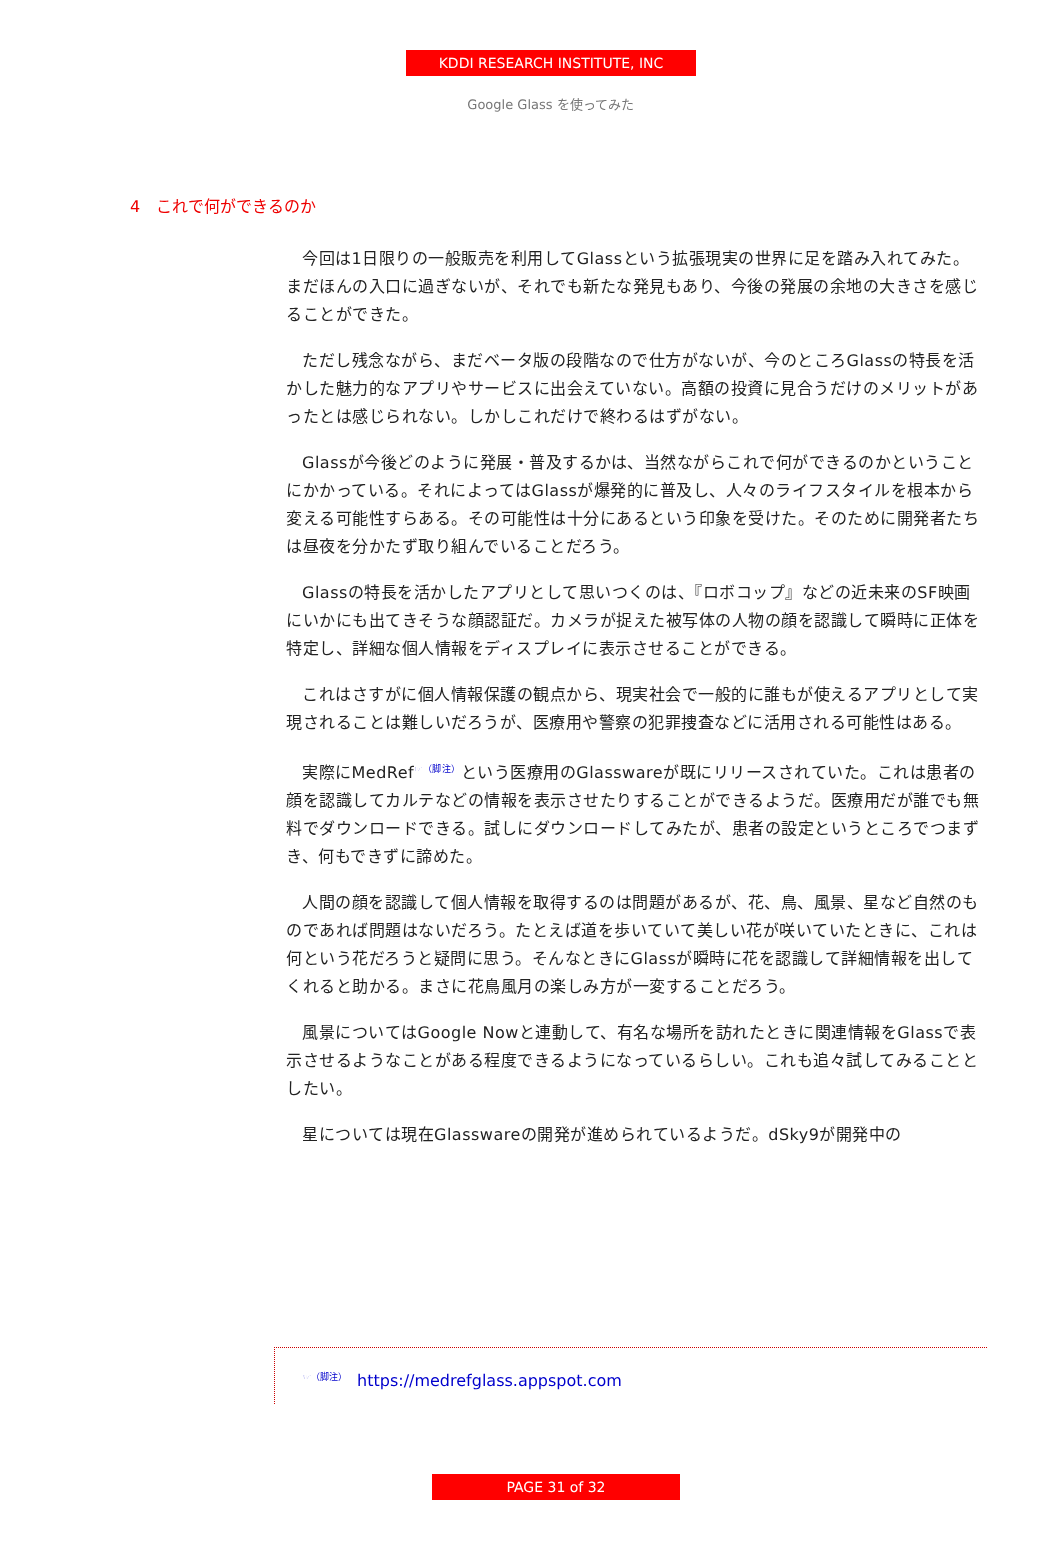KDDI RESEARCH INSTITUTE, INC
Google Glass を使ってみた
4　これで何ができるのか
今回は1日限りの一般販売を利用してGlassという拡張現実の世界に足を踏み入れてみた。まだほんの入口に過ぎないが、それでも新たな発見もあり、今後の発展の余地の大きさを感じることができた。
ただし残念ながら、まだベータ版の段階なので仕方がないが、今のところGlassの特長を活かした魅力的なアプリやサービスに出会えていない。高額の投資に見合うだけのメリットがあったとは感じられない。しかしこれだけで終わるはずがない。
Glassが今後どのように発展・普及するかは、当然ながらこれで何ができるのかということにかかっている。それによってはGlassが爆発的に普及し、人々のライフスタイルを根本から変える可能性すらある。その可能性は十分にあるという印象を受けた。そのために開発者たちは昼夜を分かたず取り組んでいることだろう。
Glassの特長を活かしたアプリとして思いつくのは、『ロボコップ』などの近未来のSF映画にいかにも出てきそうな顔認証だ。カメラが捉えた被写体の人物の顔を認識して瞬時に正体を特定し、詳細な個人情報をディスプレイに表示させることができる。
これはさすがに個人情報保護の観点から、現実社会で一般的に誰もが使えるアプリとして実現されることは難しいだろうが、医療用や警察の犯罪捜査などに活用される可能性はある。
実際にMedRef<sup>☞（脚注）</sup>という医療用のGlasswareが既にリリースされていた。これは患者の顔を認識してカルテなどの情報を表示させたりすることができるようだ。医療用だが誰でも無料でダウンロードできる。試しにダウンロードしてみたが、患者の設定というところでつまずき、何もできずに諦めた。
人間の顔を認識して個人情報を取得するのは問題があるが、花、鳥、風景、星など自然のものであれば問題はないだろう。たとえば道を歩いていて美しい花が咲いていたときに、これは何という花だろうと疑問に思う。そんなときにGlassが瞬時に花を認識して詳細情報を出してくれると助かる。まさに花鳥風月の楽しみ方が一変することだろう。
風景についてはGoogle Nowと連動して、有名な場所を訪れたときに関連情報をGlassで表示させるようなことがある程度できるようになっているらしい。これも追々試してみることとしたい。
星については現在Glasswareの開発が進められているようだ。dSky9が開発中の
<sup>☞（脚注）</sup> https://medrefglass.appspot.com
PAGE 31 of 32